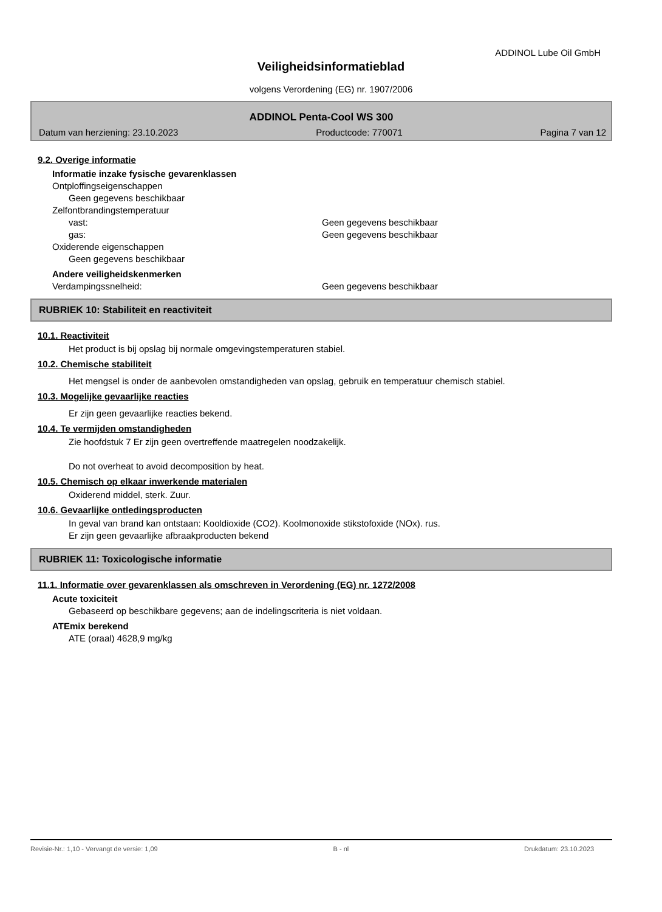ADDINOL Lube Oil GmbH
Veiligheidsinformatieblad
volgens Verordening (EG) nr. 1907/2006
ADDINOL Penta-Cool WS 300
Datum van herziening: 23.10.2023 Productcode: 770071 Pagina 7 van 12
9.2. Overige informatie
Informatie inzake fysische gevarenklassen
Ontploffingseigenschappen
Geen gegevens beschikbaar
Zelfontbrandingstemperatuur
vast: Geen gegevens beschikbaar
gas: Geen gegevens beschikbaar
Oxiderende eigenschappen
Geen gegevens beschikbaar
Andere veiligheidskenmerken
Verdampingssnelheid: Geen gegevens beschikbaar
RUBRIEK 10: Stabiliteit en reactiviteit
10.1. Reactiviteit
Het product is bij opslag bij normale omgevingstemperaturen stabiel.
10.2. Chemische stabiliteit
Het mengsel is onder de aanbevolen omstandigheden van opslag, gebruik en temperatuur chemisch stabiel.
10.3. Mogelijke gevaarlijke reacties
Er zijn geen gevaarlijke reacties bekend.
10.4. Te vermijden omstandigheden
Zie hoofdstuk 7 Er zijn geen overtreffende maatregelen noodzakelijk.
Do not overheat to avoid decomposition by heat.
10.5. Chemisch op elkaar inwerkende materialen
Oxiderend middel, sterk. Zuur.
10.6. Gevaarlijke ontledingsproducten
In geval van brand kan ontstaan: Kooldioxide (CO2). Koolmonoxide stikstofoxide (NOx). rus.
Er zijn geen gevaarlijke afbraakproducten bekend
RUBRIEK 11: Toxicologische informatie
11.1. Informatie over gevarenklassen als omschreven in Verordening (EG) nr. 1272/2008
Acute toxiciteit
Gebaseerd op beschikbare gegevens; aan de indelingscriteria is niet voldaan.
ATEmix berekend
ATE (oraal) 4628,9 mg/kg
Revisie-Nr.: 1,10 - Vervangt de versie: 1,09 B - nl Drukdatum: 23.10.2023